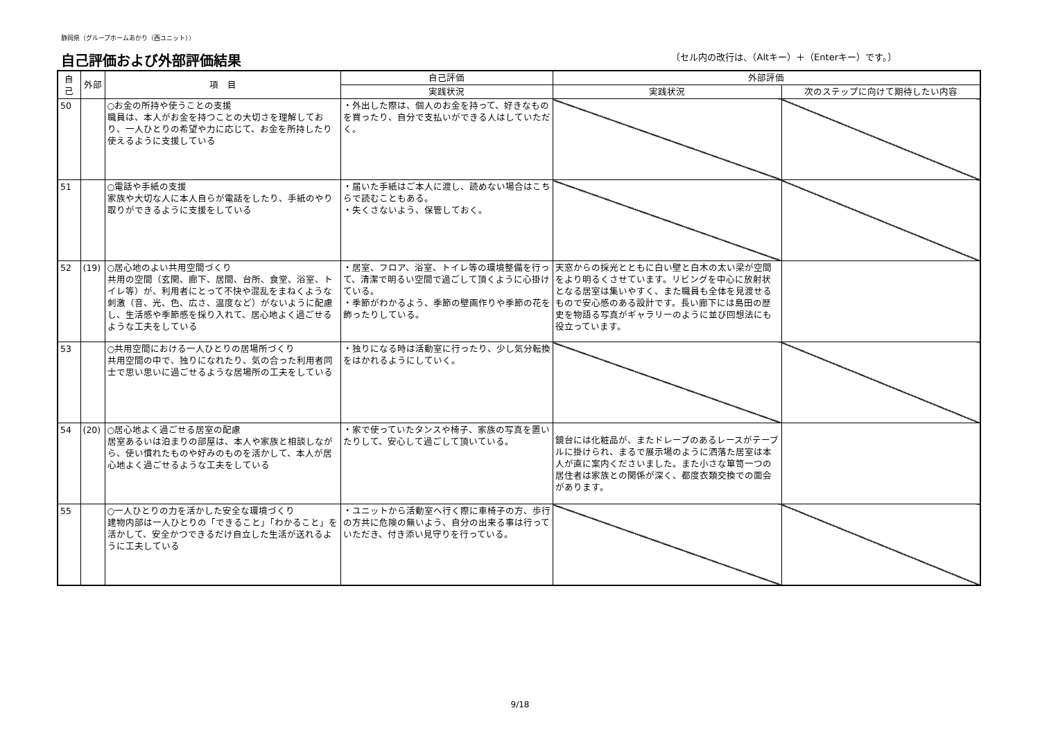静岡県（グループホームあかり（西ユニット））
自己評価および外部評価結果
〔セル内の改行は、（Altキー）＋（Enterキー）です。〕
| 自己 | 外部 | 項 目 | 自己評価 | 外部評価 | |
| --- | --- | --- | --- | --- | --- |
| | | | 実践状況 | 実践状況 | 次のステップに向けて期待したい内容 |
| 50 | | ○お金の所持や使うことの支援 職員は、本人がお金を持つことの大切さを理解しており、一人ひとりの希望や力に応じて、お金を所持したり使えるように支援している | ・外出した際は、個人のお金を持って、好きなものを買ったり、自分で支払いができる人はしていただく。 | | |
| 51 | | ○電話や手紙の支援 家族や大切な人に本人自らが電話をしたり、手紙のやり取りができるように支援をしている | ・届いた手紙はご本人に渡し、読めない場合はこちらで読むこともある。 ・失くさないよう、保管しておく。 | | |
| 52 | (19) | ○居心地のよい共用空間づくり 共用の空間（玄関、廊下、居間、台所、食堂、浴室、トイレ等）が、利用者にとって不快や混乱をまねくような刺激（音、光、色、広さ、温度など）がないように配慮し、生活感や季節感を採り入れて、居心地よく過ごせるような工夫をしている | ・居室、フロア、浴室、トイレ等の環境整備を行って、清潔で明るい空間で過ごして頂くように心掛けている。 ・季節がわかるよう、季節の壁画作りや季節の花を飾ったりしている。 | 天窓からの採光とともに白い壁と白木の太い梁が空間をより明るくさせています。リビングを中心に放射状となる居室は集いやすく、また職員も全体を見渡せるもので安心感のある設計です。長い廊下には島田の歴史を物語る写真がギャラリーのように並び回想法にも役立っています。 | |
| 53 | | ○共用空間における一人ひとりの居場所づくり 共用空間の中で、独りになれたり、気の合った利用者同士で思い思いに過ごせるような居場所の工夫をしている | ・独りになる時は活動室に行ったり、少し気分転換をはかれるようにしていく。 | | |
| 54 | (20) | ○居心地よく過ごせる居室の配慮 居室あるいは泊まりの部屋は、本人や家族と相談しながら、使い慣れたものや好みのものを活かして、本人が居心地よく過ごせるような工夫をしている | ・家で使っていたタンスや椅子、家族の写真を置いたりして、安心して過ごして頂いている。 | 鏡台には化粧品が、またドレープのあるレースがテーブルに掛けられ、まるで展示場のように洒落た居室は本人が直に案内くださいました。また小さな箪笥一つの居住者は家族との関係が深く、都度衣類交換での面会があります。 | |
| 55 | | ○一人ひとりの力を活かした安全な環境づくり 建物内部は一人ひとりの「できること」「わかること」を活かして、安全かつできるだけ自立した生活が送れるように工夫している | ・ユニットから活動室へ行く際に車椅子の方、歩行の方共に危険の無いよう、自分の出来る事は行っていただき、付き添い見守りを行っている。 | | |
9/18